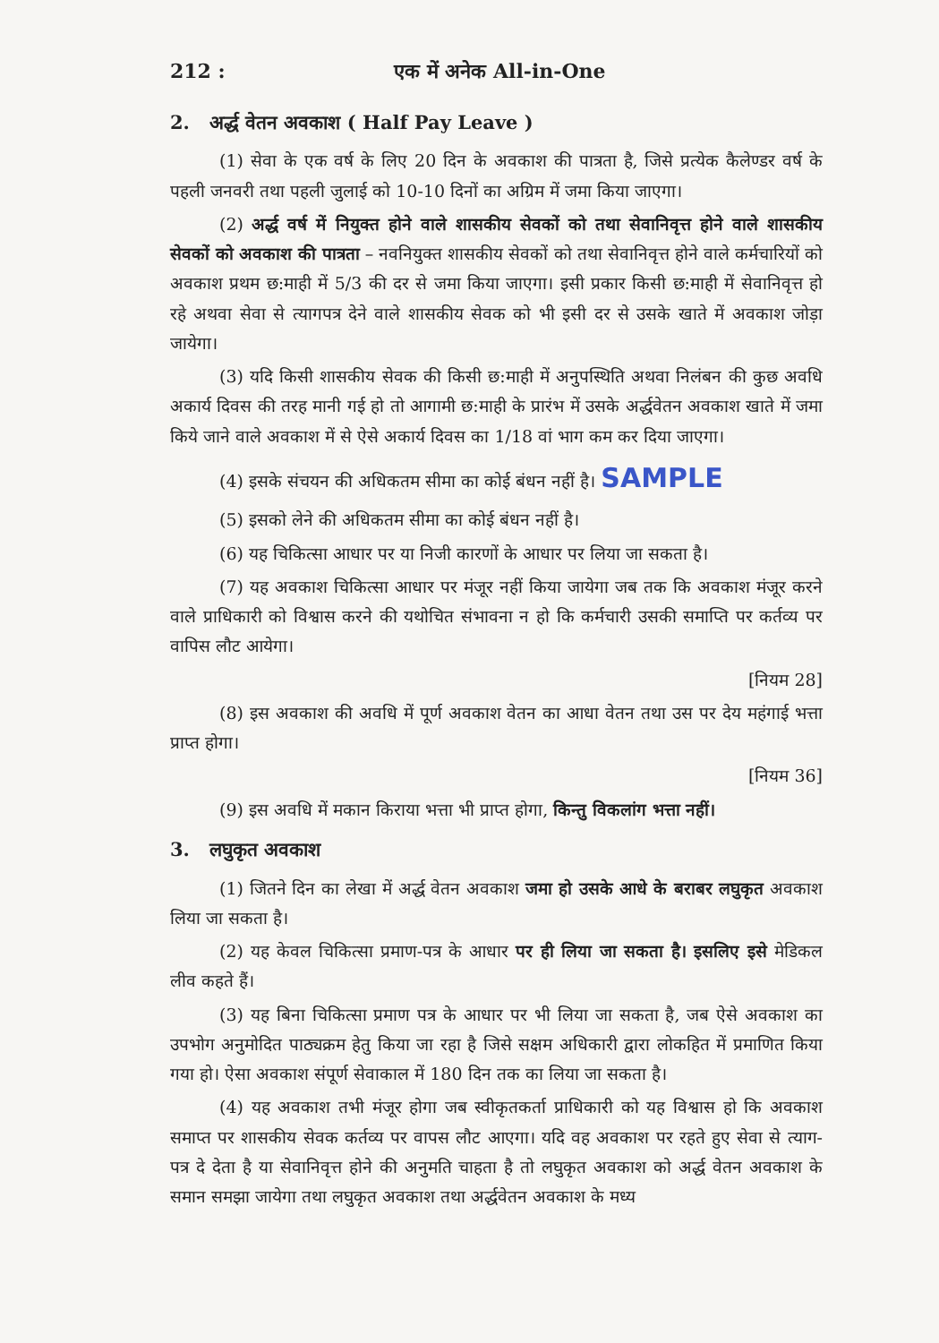212 : एक में अनेक All-in-One
2. अर्द्ध वेतन अवकाश ( Half Pay Leave )
(1) सेवा के एक वर्ष के लिए 20 दिन के अवकाश की पात्रता है, जिसे प्रत्येक कैलेण्डर वर्ष के पहली जनवरी तथा पहली जुलाई को 10-10 दिनों का अग्रिम में जमा किया जाएगा।
(2) अर्द्ध वर्ष में नियुक्त होने वाले शासकीय सेवकों को तथा सेवानिवृत्त होने वाले शासकीय सेवकों को अवकाश की पात्रता – नवनियुक्त शासकीय सेवकों को तथा सेवानिवृत्त होने वाले कर्मचारियों को अवकाश प्रथम छ:माही में 5/3 की दर से जमा किया जाएगा। इसी प्रकार किसी छ:माही में सेवानिवृत्त हो रहे अथवा सेवा से त्यागपत्र देने वाले शासकीय सेवक को भी इसी दर से उसके खाते में अवकाश जोड़ा जायेगा।
(3) यदि किसी शासकीय सेवक की किसी छ:माही में अनुपस्थिति अथवा निलंबन की कुछ अवधि अकार्य दिवस की तरह मानी गई हो तो आगामी छ:माही के प्रारंभ में उसके अर्द्धवेतन अवकाश खाते में जमा किये जाने वाले अवकाश में से ऐसे अकार्य दिवस का 1/18 वां भाग कम कर दिया जाएगा।
(4) इसके संचयन की अधिकतम सीमा का कोई बंधन नहीं है। SAMPLE
(5) इसको लेने की अधिकतम सीमा का कोई बंधन नहीं है।
(6) यह चिकित्सा आधार पर या निजी कारणों के आधार पर लिया जा सकता है।
(7) यह अवकाश चिकित्सा आधार पर मंजूर नहीं किया जायेगा जब तक कि अवकाश मंजूर करने वाले प्राधिकारी को विश्वास करने की यथोचित संभावना न हो कि कर्मचारी उसकी समाप्ति पर कर्तव्य पर वापिस लौट आयेगा।
[नियम 28]
(8) इस अवकाश की अवधि में पूर्ण अवकाश वेतन का आधा वेतन तथा उस पर देय महंगाई भत्ता प्राप्त होगा।
[नियम 36]
(9) इस अवधि में मकान किराया भत्ता भी प्राप्त होगा, किन्तु विकलांग भत्ता नहीं।
3. लघुकृत अवकाश
(1) जितने दिन का लेखा में अर्द्ध वेतन अवकाश जमा हो उसके आधे के बराबर लघुकृत अवकाश लिया जा सकता है।
(2) यह केवल चिकित्सा प्रमाण-पत्र के आधार पर ही लिया जा सकता है। इसलिए इसे मेडिकल लीव कहते हैं।
(3) यह बिना चिकित्सा प्रमाण पत्र के आधार पर भी लिया जा सकता है, जब ऐसे अवकाश का उपभोग अनुमोदित पाठ्यक्रम हेतु किया जा रहा है जिसे सक्षम अधिकारी द्वारा लोकहित में प्रमाणित किया गया हो। ऐसा अवकाश संपूर्ण सेवाकाल में 180 दिन तक का लिया जा सकता है।
(4) यह अवकाश तभी मंजूर होगा जब स्वीकृतकर्ता प्राधिकारी को यह विश्वास हो कि अवकाश समाप्त पर शासकीय सेवक कर्तव्य पर वापस लौट आएगा। यदि वह अवकाश पर रहते हुए सेवा से त्याग-पत्र दे देता है या सेवानिवृत्त होने की अनुमति चाहता है तो लघुकृत अवकाश को अर्द्ध वेतन अवकाश के समान समझा जायेगा तथा लघुकृत अवकाश तथा अर्द्धवेतन अवकाश के मध्य